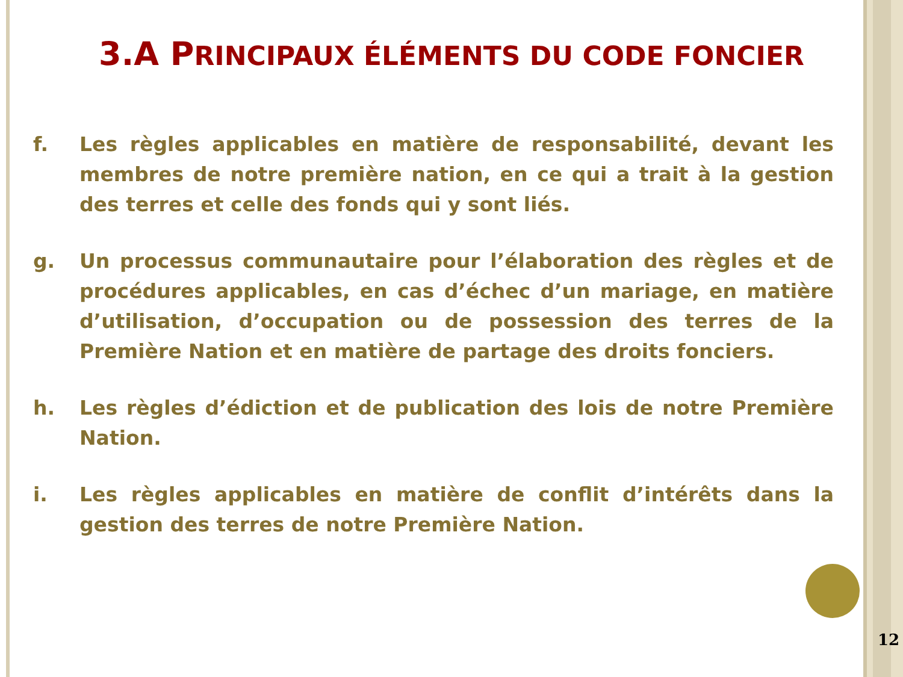3.A PRINCIPAUX ÉLÉMENTS DU CODE FONCIER
f. Les règles applicables en matière de responsabilité, devant les membres de notre première nation, en ce qui a trait à la gestion des terres et celle des fonds qui y sont liés.
g. Un processus communautaire pour l’élaboration des règles et de procédures applicables, en cas d’échec d’un mariage, en matière d’utilisation, d’occupation ou de possession des terres de la Première Nation et en matière de partage des droits fonciers.
h. Les règles d’édiction et de publication des lois de notre Première Nation.
i. Les règles applicables en matière de conflit d’intérêts dans la gestion des terres de notre Première Nation.
12